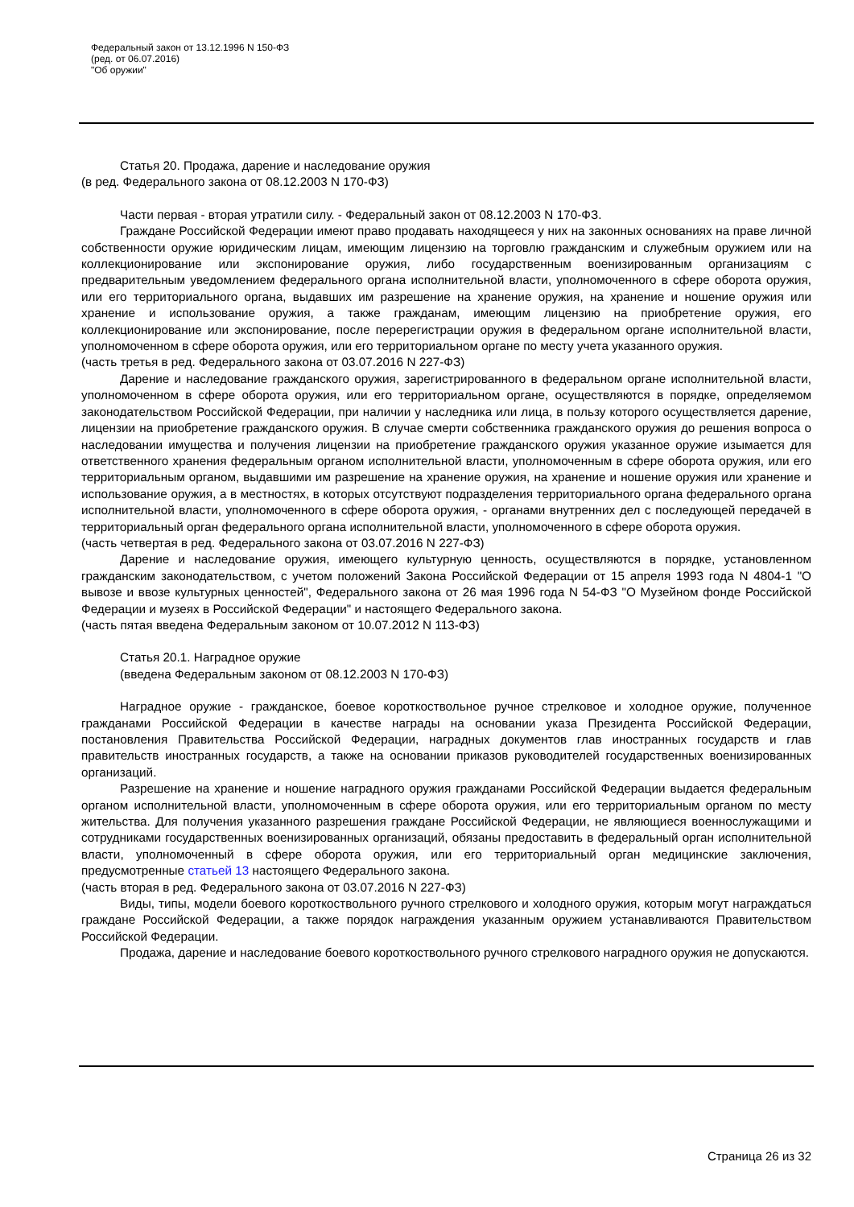Федеральный закон от 13.12.1996 N 150-ФЗ
(ред. от 06.07.2016)
"Об оружии"
Статья 20. Продажа, дарение и наследование оружия
(в ред. Федерального закона от 08.12.2003 N 170-ФЗ)
Части первая - вторая утратили силу. - Федеральный закон от 08.12.2003 N 170-ФЗ.
Граждане Российской Федерации имеют право продавать находящееся у них на законных основаниях на праве личной собственности оружие юридическим лицам, имеющим лицензию на торговлю гражданским и служебным оружием или на коллекционирование или экспонирование оружия, либо государственным военизированным организациям с предварительным уведомлением федерального органа исполнительной власти, уполномоченного в сфере оборота оружия, или его территориального органа, выдавших им разрешение на хранение оружия, на хранение и ношение оружия или хранение и использование оружия, а также гражданам, имеющим лицензию на приобретение оружия, его коллекционирование или экспонирование, после перерегистрации оружия в федеральном органе исполнительной власти, уполномоченном в сфере оборота оружия, или его территориальном органе по месту учета указанного оружия.
(часть третья в ред. Федерального закона от 03.07.2016 N 227-ФЗ)
Дарение и наследование гражданского оружия, зарегистрированного в федеральном органе исполнительной власти, уполномоченном в сфере оборота оружия, или его территориальном органе, осуществляются в порядке, определяемом законодательством Российской Федерации, при наличии у наследника или лица, в пользу которого осуществляется дарение, лицензии на приобретение гражданского оружия. В случае смерти собственника гражданского оружия до решения вопроса о наследовании имущества и получения лицензии на приобретение гражданского оружия указанное оружие изымается для ответственного хранения федеральным органом исполнительной власти, уполномоченным в сфере оборота оружия, или его территориальным органом, выдавшими им разрешение на хранение оружия, на хранение и ношение оружия или хранение и использование оружия, а в местностях, в которых отсутствуют подразделения территориального органа федерального органа исполнительной власти, уполномоченного в сфере оборота оружия, - органами внутренних дел с последующей передачей в территориальный орган федерального органа исполнительной власти, уполномоченного в сфере оборота оружия.
(часть четвертая в ред. Федерального закона от 03.07.2016 N 227-ФЗ)
Дарение и наследование оружия, имеющего культурную ценность, осуществляются в порядке, установленном гражданским законодательством, с учетом положений Закона Российской Федерации от 15 апреля 1993 года N 4804-1 "О вывозе и ввозе культурных ценностей", Федерального закона от 26 мая 1996 года N 54-ФЗ "О Музейном фонде Российской Федерации и музеях в Российской Федерации" и настоящего Федерального закона.
(часть пятая введена Федеральным законом от 10.07.2012 N 113-ФЗ)
Статья 20.1. Наградное оружие
(введена Федеральным законом от 08.12.2003 N 170-ФЗ)
Наградное оружие - гражданское, боевое короткоствольное ручное стрелковое и холодное оружие, полученное гражданами Российской Федерации в качестве награды на основании указа Президента Российской Федерации, постановления Правительства Российской Федерации, наградных документов глав иностранных государств и глав правительств иностранных государств, а также на основании приказов руководителей государственных военизированных организаций.
Разрешение на хранение и ношение наградного оружия гражданами Российской Федерации выдается федеральным органом исполнительной власти, уполномоченным в сфере оборота оружия, или его территориальным органом по месту жительства. Для получения указанного разрешения граждане Российской Федерации, не являющиеся военнослужащими и сотрудниками государственных военизированных организаций, обязаны предоставить в федеральный орган исполнительной власти, уполномоченный в сфере оборота оружия, или его территориальный орган медицинские заключения, предусмотренные статьей 13 настоящего Федерального закона.
(часть вторая в ред. Федерального закона от 03.07.2016 N 227-ФЗ)
Виды, типы, модели боевого короткоствольного ручного стрелкового и холодного оружия, которым могут награждаться граждане Российской Федерации, а также порядок награждения указанным оружием устанавливаются Правительством Российской Федерации.
Продажа, дарение и наследование боевого короткоствольного ручного стрелкового наградного оружия не допускаются.
Страница 26 из 32